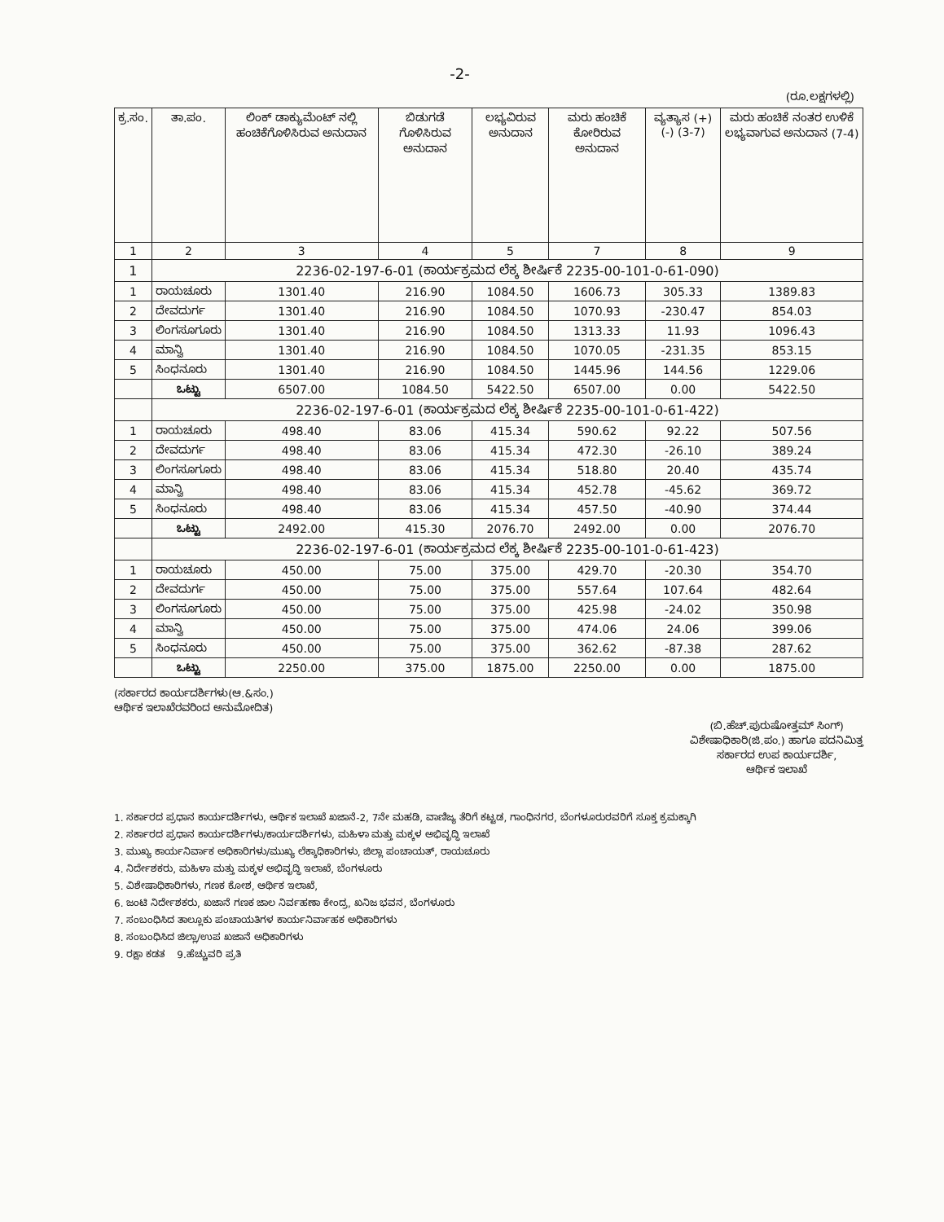-2-
(ರೂ.ಲಕ್ಷಗಳಲ್ಲಿ)
| ಕ್ರ.ಸಂ. | ತಾ.ಪಂ. | ಲಿಂಕ್ ಡಾಕ್ಯುಮೆಂಟ್ ನಲ್ಲಿ ಹಂಚಿಕೆಗೊಳಿಸಿರುವ ಅನುದಾನ | ಬಿಡುಗಡೆ ಗೊಳಿಸಿರುವ ಅನುದಾನ | ಲಭ್ಯವಿರುವ ಅನುದಾನ | ಮರು ಹಂಚಿಕೆ ಕೋರಿರುವ ಅನುದಾನ | ವ್ಯತ್ಯಾಸ (+) (-) (3-7) | ಮರು ಹಂಚಿಕೆ ನಂತರ ಉಳಿಕೆ ಲಭ್ಯವಾಗುವ ಅನುದಾನ (7-4) |
| --- | --- | --- | --- | --- | --- | --- | --- |
| 1 | 2 | 3 | 4 | 5 | 7 | 8 | 9 |
| 1 | 2236-02-197-6-01 (ಕಾರ್ಯಕ್ರಮದ ಲೆಕ್ಕ ಶೀರ್ಷಿಕೆ 2235-00-101-0-61-090) | | | | | | |
| 1 | ರಾಯಚೂರು | 1301.40 | 216.90 | 1084.50 | 1606.73 | 305.33 | 1389.83 |
| 2 | ದೇವದುರ್ಗ | 1301.40 | 216.90 | 1084.50 | 1070.93 | -230.47 | 854.03 |
| 3 | ಲಿಂಗಸೂಗೂರು | 1301.40 | 216.90 | 1084.50 | 1313.33 | 11.93 | 1096.43 |
| 4 | ಮಾನ್ವಿ | 1301.40 | 216.90 | 1084.50 | 1070.05 | -231.35 | 853.15 |
| 5 | ಸಿಂಧನೂರು | 1301.40 | 216.90 | 1084.50 | 1445.96 | 144.56 | 1229.06 |
| | ಒಟ್ಟು | 6507.00 | 1084.50 | 5422.50 | 6507.00 | 0.00 | 5422.50 |
| | 2236-02-197-6-01 (ಕಾರ್ಯಕ್ರಮದ ಲೆಕ್ಕ ಶೀರ್ಷಿಕೆ 2235-00-101-0-61-422) | | | | | | |
| 1 | ರಾಯಚೂರು | 498.40 | 83.06 | 415.34 | 590.62 | 92.22 | 507.56 |
| 2 | ದೇವದುರ್ಗ | 498.40 | 83.06 | 415.34 | 472.30 | -26.10 | 389.24 |
| 3 | ಲಿಂಗಸೂಗೂರು | 498.40 | 83.06 | 415.34 | 518.80 | 20.40 | 435.74 |
| 4 | ಮಾನ್ವಿ | 498.40 | 83.06 | 415.34 | 452.78 | -45.62 | 369.72 |
| 5 | ಸಿಂಧನೂರು | 498.40 | 83.06 | 415.34 | 457.50 | -40.90 | 374.44 |
| | ಒಟ್ಟು | 2492.00 | 415.30 | 2076.70 | 2492.00 | 0.00 | 2076.70 |
| | 2236-02-197-6-01 (ಕಾರ್ಯಕ್ರಮದ ಲೆಕ್ಕ ಶೀರ್ಷಿಕೆ 2235-00-101-0-61-423) | | | | | | |
| 1 | ರಾಯಚೂರು | 450.00 | 75.00 | 375.00 | 429.70 | -20.30 | 354.70 |
| 2 | ದೇವದುರ್ಗ | 450.00 | 75.00 | 375.00 | 557.64 | 107.64 | 482.64 |
| 3 | ಲಿಂಗಸೂಗೂರು | 450.00 | 75.00 | 375.00 | 425.98 | -24.02 | 350.98 |
| 4 | ಮಾನ್ವಿ | 450.00 | 75.00 | 375.00 | 474.06 | 24.06 | 399.06 |
| 5 | ಸಿಂಧನೂರು | 450.00 | 75.00 | 375.00 | 362.62 | -87.38 | 287.62 |
| | ಒಟ್ಟು | 2250.00 | 375.00 | 1875.00 | 2250.00 | 0.00 | 1875.00 |
(ಸರ್ಕಾರದ ಕಾರ್ಯದರ್ಶಿಗಳು(ಆ.&ಸಂ.)
ಆರ್ಥಿಕ ಇಲಾಖೆರವರಿಂದ ಅನುಮೋದಿತ)
(ಬಿ.ಹೆಚ್.ಪುರುಷೋತ್ತಮ್ ಸಿಂಗ್)
ವಿಶೇಷಾಧಿಕಾರಿ(ಜಿ.ಪಂ.) ಹಾಗೂ ಪದನಿಮಿತ್ತ
ಸರ್ಕಾರದ ಉಪ ಕಾರ್ಯದರ್ಶಿ,
ಆರ್ಥಿಕ ಇಲಾಖೆ
1. ಸರ್ಕಾರದ ಪ್ರಧಾನ ಕಾರ್ಯದರ್ಶಿಗಳು, ಆರ್ಥಿಕ ಇಲಾಖೆ ಖಜಾನೆ-2, 7ನೇ ಮಹಡಿ, ವಾಣಿಜ್ಯ ತೆರಿಗೆ ಕಟ್ಟಡ, ಗಾಂಧಿನಗರ, ಬೆಂಗಳೂರುರವರಿಗೆ ಸೂಕ್ತ ಕ್ರಮಕ್ಕಾಗಿ
2. ಸರ್ಕಾರದ ಪ್ರಧಾನ ಕಾರ್ಯದರ್ಶಿಗಳು/ಕಾರ್ಯದರ್ಶಿಗಳು, ಮಹಿಳಾ ಮತ್ತು ಮಕ್ಕಳ ಅಭಿವೃದ್ಧಿ ಇಲಾಖೆ
3. ಮುಖ್ಯ ಕಾರ್ಯನಿರ್ವಾಕ ಅಧಿಕಾರಿಗಳು/ಮುಖ್ಯ ಲೆಕ್ಕಾಧಿಕಾರಿಗಳು, ಜಿಲ್ಲಾ ಪಂಚಾಯತ್, ರಾಯಚೂರು
4. ನಿರ್ದೇಶಕರು, ಮಹಿಳಾ ಮತ್ತು ಮಕ್ಕಳ ಅಭಿವೃದ್ಧಿ ಇಲಾಖೆ, ಬೆಂಗಳೂರು
5. ವಿಶೇಷಾಧಿಕಾರಿಗಳು, ಗಣಕ ಕೋಶ, ಆರ್ಥಿಕ ಇಲಾಖೆ,
6. ಜಂಟಿ ನಿರ್ದೇಶಕರು, ಖಜಾನೆ ಗಣಕ ಜಾಲ ನಿರ್ವಹಣಾ ಕೇಂದ್ರ, ಖನಿಜ ಭವನ, ಬೆಂಗಳೂರು
7. ಸಂಬಂಧಿಸಿದ ತಾಲ್ಲೂಕು ಪಂಚಾಯತಿಗಳ ಕಾರ್ಯನಿರ್ವಾಹಕ ಅಧಿಕಾರಿಗಳು
8. ಸಂಬಂಧಿಸಿದ ಜಿಲ್ಲಾ/ಉಪ ಖಜಾನೆ ಅಧಿಕಾರಿಗಳು
9. ರಕ್ಷಾ ಕಡತ 9.ಹೆಚ್ಚುವರಿ ಪ್ರತಿ